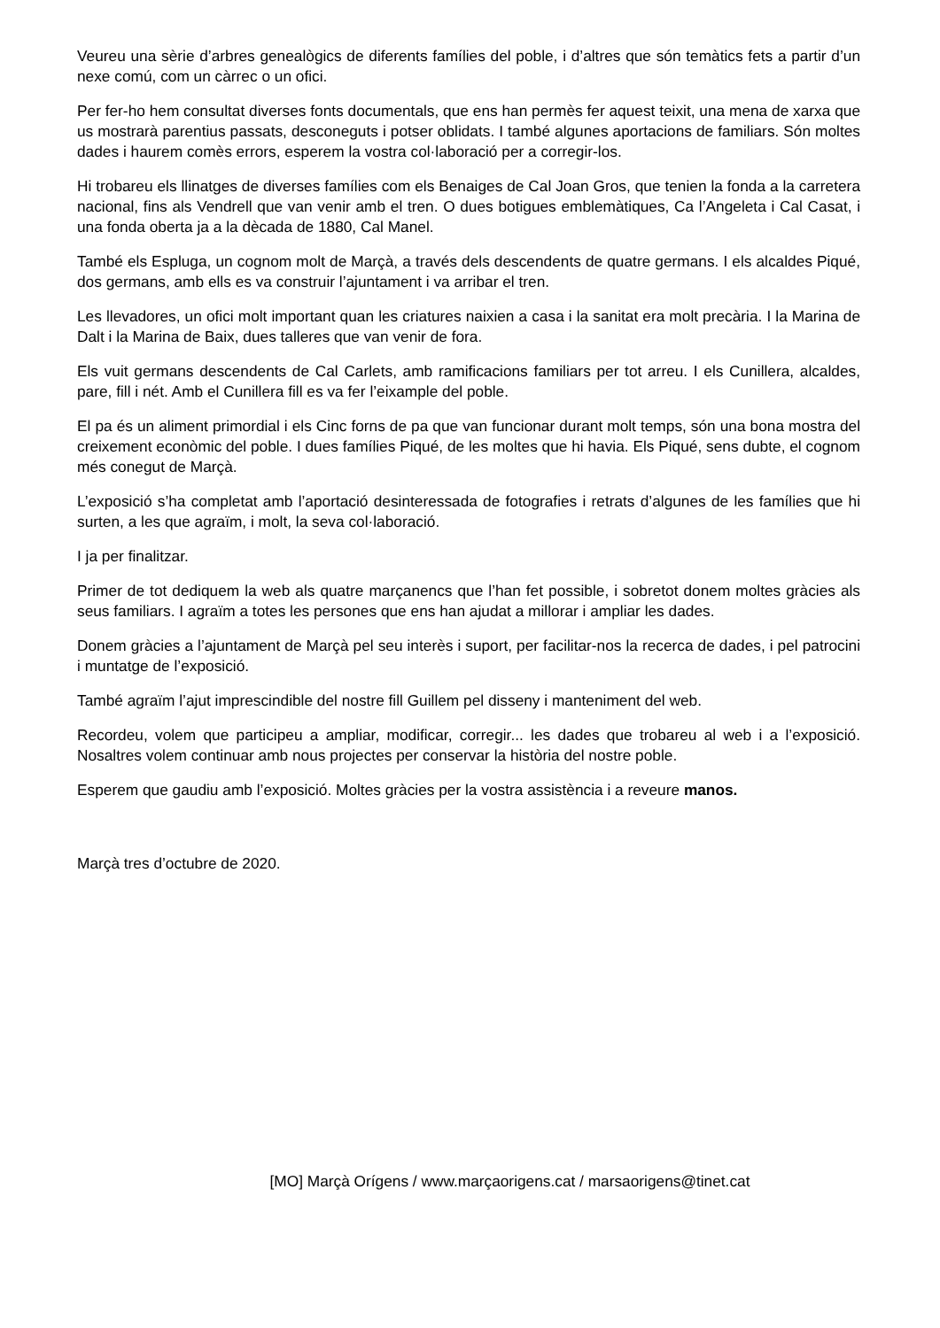Veureu una sèrie d’arbres genealògics de diferents famílies del poble, i d’altres que són temàtics fets a partir d’un nexe comú, com un càrrec o un ofici.
Per fer-ho hem consultat diverses fonts documentals, que ens han permès fer aquest teixit, una mena de xarxa que us mostrarà parentius passats, desconeguts i potser oblidats. I també algunes aportacions de familiars. Són moltes dades i haurem comès errors, esperem la vostra col·laboració per a corregir-los.
Hi trobareu els llinatges de diverses famílies com els Benaiges de Cal Joan Gros, que tenien la fonda a la carretera nacional, fins als Vendrell que van venir amb el tren. O dues botigues emblemàtiques, Ca l’Angeleta i Cal Casat, i una fonda oberta ja a la dècada de 1880, Cal Manel.
També els Espluga, un cognom molt de Marçà, a través dels descendents de quatre germans. I els alcaldes Piqué, dos germans, amb ells es va construir l’ajuntament i va arribar el tren.
Les llevadores, un ofici molt important quan les criatures naixien a casa i la sanitat era molt precària. I la Marina de Dalt i la Marina de Baix, dues talleres que van venir de fora.
Els vuit germans descendents de Cal Carlets, amb ramificacions familiars per tot arreu. I els Cunillera, alcaldes, pare, fill i nét. Amb el Cunillera fill es va fer l’eixample del poble.
El pa és un aliment primordial i els Cinc forns de pa que van funcionar durant molt temps, són una bona mostra del creixement econòmic del poble. I dues famílies Piqué, de les moltes que hi havia. Els Piqué, sens dubte, el cognom més conegut de Marçà.
L’exposició s’ha completat amb l’aportació desinteressada de fotografies i retrats d’algunes de les famílies que hi surten, a les que agraïm, i molt, la seva col·laboració.
I ja per finalitzar.
Primer de tot dediquem la web als quatre marçanencs que l’han fet possible, i sobretot donem moltes gràcies als seus familiars. I agraïm a totes les persones que ens han ajudat a millorar i ampliar les dades.
Donem gràcies a l’ajuntament de Marçà pel seu interès i suport, per facilitar-nos la recerca de dades, i pel patrocini i muntatge de l’exposició.
També agraïm l’ajut imprescindible del nostre fill Guillem pel disseny i manteniment del web.
Recordeu, volem que participeu a ampliar, modificar, corregir... les dades que trobareu al web i a l’exposició. Nosaltres volem continuar amb nous projectes per conservar la història del nostre poble.
Esperem que gaudiu amb l’exposició. Moltes gràcies per la vostra assistència i a reveure manos.
Marçà tres d’octubre de 2020.
[MO] Marçà Orígens / www.marçaorigens.cat / marsaorigens@tinet.cat